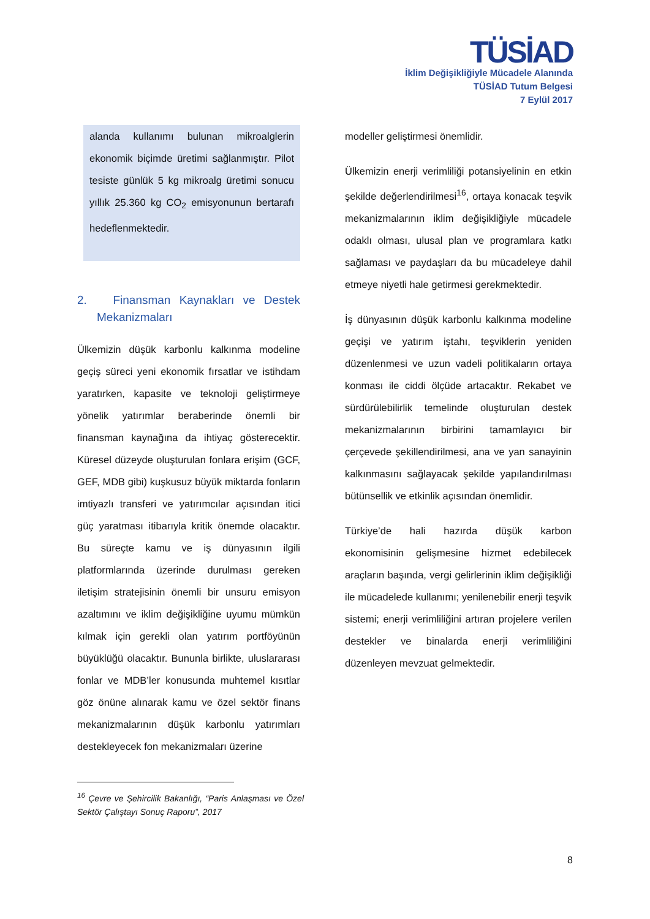TÜSİAD
İklim Değişikliğiyle Mücadele Alanında
TÜSİAD Tutum Belgesi
7 Eylül 2017
alanda kullanımı bulunan mikroalglerin ekonomik biçimde üretimi sağlanmıştır. Pilot tesiste günlük 5 kg mikroalg üretimi sonucu yıllık 25.360 kg CO<sub>2</sub> emisyonunun bertarafı hedeflenmektedir.
2. Finansman Kaynakları ve Destek Mekanizmaları
Ülkemizin düşük karbonlu kalkınma modeline geçiş süreci yeni ekonomik fırsatlar ve istihdam yaratırken, kapasite ve teknoloji geliştirmeye yönelik yatırımlar beraberinde önemli bir finansman kaynağına da ihtiyaç gösterecektir. Küresel düzeyde oluşturulan fonlara erişim (GCF, GEF, MDB gibi) kuşkusuz büyük miktarda fonların imtiyazlı transferi ve yatırımcılar açısından itici güç yaratması itibarıyla kritik önemde olacaktır. Bu süreçte kamu ve iş dünyasının ilgili platformlarında üzerinde durulması gereken iletişim stratejisinin önemli bir unsuru emisyon azaltımını ve iklim değişikliğine uyumu mümkün kılmak için gerekli olan yatırım portföyünün büyüklüğü olacaktır. Bununla birlikte, uluslararası fonlar ve MDB’ler konusunda muhtemel kısıtlar göz önüne alınarak kamu ve özel sektör finans mekanizmalarının düşük karbonlu yatırımları destekleyecek fon mekanizmaları üzerine
<sup>16</sup> Çevre ve Şehircilik Bakanlığı, “Paris Anlaşması ve Özel Sektör Çalıştayı Sonuç Raporu”, 2017
modeller geliştirmesi önemlidir.
Ülkemizin enerji verimliliği potansiyelinin en etkin şekilde değerlendirilmesi<sup>16</sup>, ortaya konacak teşvik mekanizmalarının iklim değişikliğiyle mücadele odaklı olması, ulusal plan ve programlara katkı sağlaması ve paydaşları da bu mücadeleye dahil etmeye niyetli hale getirmesi gerekmektedir.
İş dünyasının düşük karbonlu kalkınma modeline geçişi ve yatırım iştahı, teşviklerin yeniden düzenlenmesi ve uzun vadeli politikaların ortaya konması ile ciddi ölçüde artacaktır. Rekabet ve sürdürülebilirlik temelinde oluşturulan destek mekanizmalarının birbirini tamamlayıcı bir çerçevede şekillendirilmesi, ana ve yan sanayinin kalkınmasını sağlayacak şekilde yapılandırılması bütünsellik ve etkinlik açısından önemlidir.
Türkiye’de hali hazırda düşük karbon ekonomisinin gelişmesine hizmet edebilecek araçların başında, vergi gelirlerinin iklim değişikliği ile mücadelede kullanımı; yenilenebilir enerji teşvik sistemi; enerji verimliliğini artıran projelere verilen destekler ve binalarda enerji verimliliğini düzenleyen mevzuat gelmektedir.
8